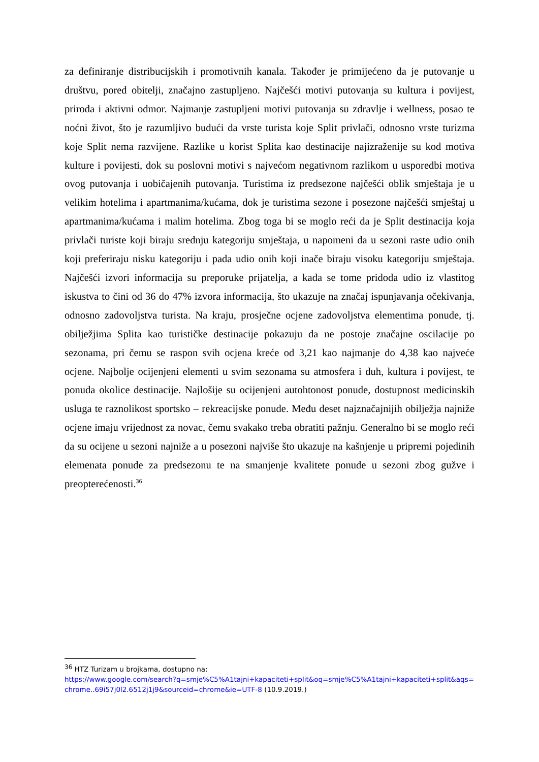za definiranje distribucijskih i promotivnih kanala. Također je primijećeno da je putovanje u društvu, pored obitelji, značajno zastupljeno. Najčešći motivi putovanja su kultura i povijest, priroda i aktivni odmor. Najmanje zastupljeni motivi putovanja su zdravlje i wellness, posao te noćni život, što je razumljivo budući da vrste turista koje Split privlači, odnosno vrste turizma koje Split nema razvijene. Razlike u korist Splita kao destinacije najizraženije su kod motiva kulture i povijesti, dok su poslovni motivi s najvećom negativnom razlikom u usporedbi motiva ovog putovanja i uobičajenih putovanja. Turistima iz predsezone najčešći oblik smještaja je u velikim hotelima i apartmanima/kućama, dok je turistima sezone i posezone najčešći smještaj u apartmanima/kućama i malim hotelima. Zbog toga bi se moglo reći da je Split destinacija koja privlači turiste koji biraju srednju kategoriju smještaja, u napomeni da u sezoni raste udio onih koji preferiraju nisku kategoriju i pada udio onih koji inače biraju visoku kategoriju smještaja. Najčešći izvori informacija su preporuke prijatelja, a kada se tome pridoda udio iz vlastitog iskustva to čini od 36 do 47% izvora informacija, što ukazuje na značaj ispunjavanja očekivanja, odnosno zadovoljstva turista. Na kraju, prosječne ocjene zadovoljstva elementima ponude, tj. obilježjima Splita kao turističke destinacije pokazuju da ne postoje značajne oscilacije po sezonama, pri čemu se raspon svih ocjena kreće od 3,21 kao najmanje do 4,38 kao najveće ocjene. Najbolje ocijenjeni elementi u svim sezonama su atmosfera i duh, kultura i povijest, te ponuda okolice destinacije. Najlošije su ocijenjeni autohtonost ponude, dostupnost medicinskih usluga te raznolikost sportsko – rekreacijske ponude. Među deset najznačajnijih obilježja najniže ocjene imaju vrijednost za novac, čemu svakako treba obratiti pažnju. Generalno bi se moglo reći da su ocijene u sezoni najniže a u posezoni najviše što ukazuje na kašnjenje u pripremi pojedinih elemenata ponude za predsezonu te na smanjenje kvalitete ponude u sezoni zbog gužve i preopterećenosti.<sup>36</sup>
<sup>36</sup> HTZ Turizam u brojkama, dostupno na:
https://www.google.com/search?q=smje%C5%A1tajni+kapaciteti+split&oq=smje%C5%A1tajni+kapaciteti+split&aqs=chrome..69i57j0l2.6512j1j9&sourceid=chrome&ie=UTF-8 (10.9.2019.)